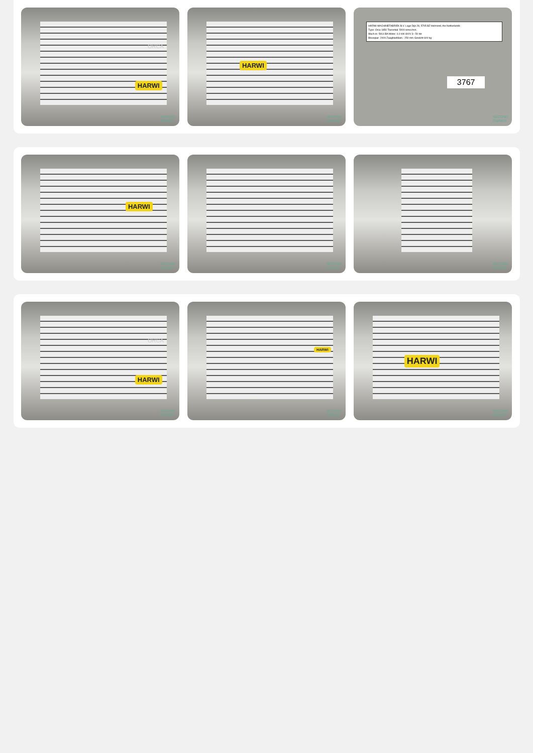HARWI
ORCA
SECOND
OWNER
HARWI
SECOND
OWNER
HARWI MACHINEFABRIEK B.V. Lage Dijk 28, 5705 BZ Helmond, the Netherlands
Type: Orca 1850 Toerental: 5000 omw./min.
Mach.nr. 5914 BA Motor: 4.0 kW 400V 3~ 50 Hz
Bouwjaar: 2009 Zaagbladdiam.: 250 mm Gewicht 600 kg
3767
SECOND
OWNER
HARWI
SECOND
OWNER
SECOND
OWNER
SECOND
OWNER
HARWI
ORCA
SECOND
OWNER
HARWI
SECOND
OWNER
HARWI
SECOND
OWNER